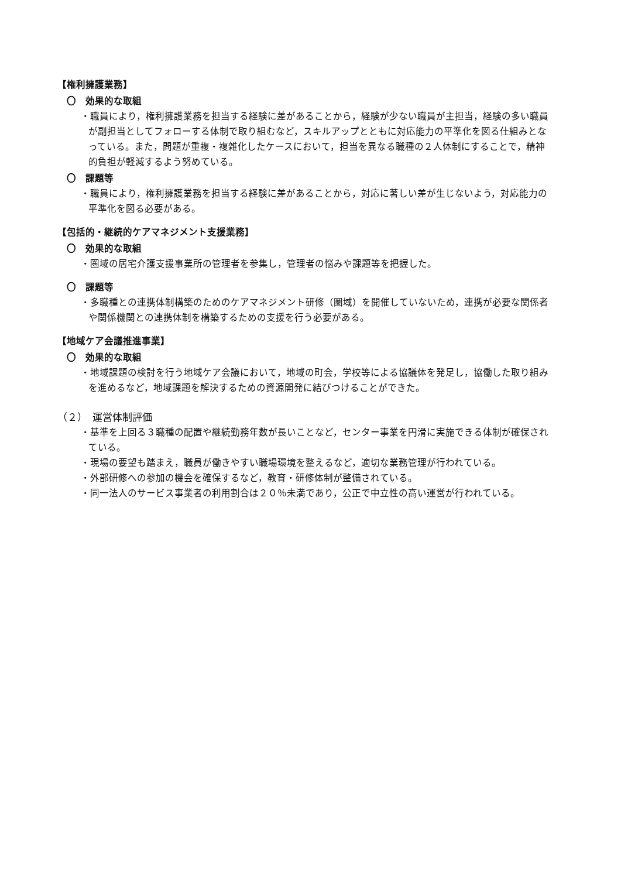【権利擁護業務】
〇　効果的な取組
・職員により，権利擁護業務を担当する経験に差があることから，経験が少ない職員が主担当，経験の多い職員が副担当としてフォローする体制で取り組むなど，スキルアップとともに対応能力の平準化を図る仕組みとなっている。また，問題が重複・複雑化したケースにおいて，担当を異なる職種の２人体制にすることで，精神的負担が軽減するよう努めている。
〇　課題等
・職員により，権利擁護業務を担当する経験に差があることから，対応に著しい差が生じないよう，対応能力の平準化を図る必要がある。
【包括的・継続的ケアマネジメント支援業務】
〇　効果的な取組
・圏域の居宅介護支援事業所の管理者を参集し，管理者の悩みや課題等を把握した。
〇　課題等
・多職種との連携体制構築のためのケアマネジメント研修（圏域）を開催していないため，連携が必要な関係者や関係機関との連携体制を構築するための支援を行う必要がある。
【地域ケア会議推進事業】
〇　効果的な取組
・地域課題の検討を行う地域ケア会議において，地域の町会，学校等による協議体を発足し，協働した取り組みを進めるなど，地域課題を解決するための資源開発に結びつけることができた。
（２）　運営体制評価
・基準を上回る３職種の配置や継続勤務年数が長いことなど，センター事業を円滑に実施できる体制が確保されている。
・現場の要望も踏まえ，職員が働きやすい職場環境を整えるなど，適切な業務管理が行われている。
・外部研修への参加の機会を確保するなど，教育・研修体制が整備されている。
・同一法人のサービス事業者の利用割合は２０％未満であり，公正で中立性の高い運営が行われている。